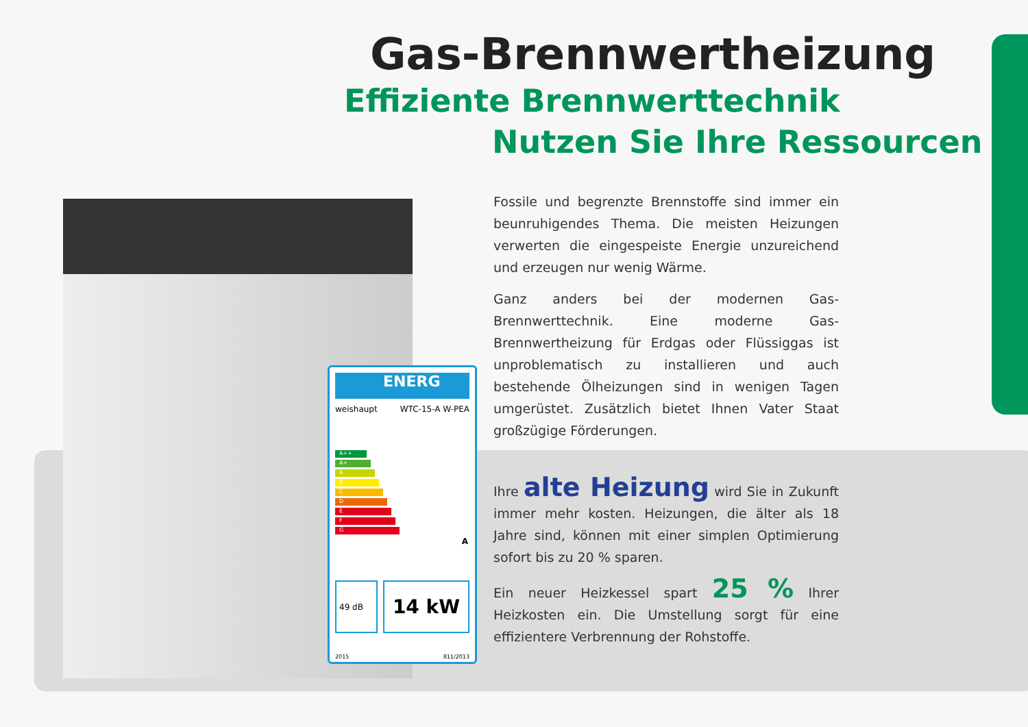ENERG
weishaupt WTC-15-A W-PEA
A++
A+
A
B
C
D
E
F
G
A
49 dB
14 kW
2015 811/2013
Gas-Brennwertheizung
Effiziente Brennwerttechnik
Nutzen Sie Ihre Ressourcen
Fossile und begrenzte Brennstoffe sind immer ein beunruhigendes Thema. Die meisten Heizungen verwerten die eingespeiste Energie unzureichend und erzeugen nur wenig Wärme.
Ganz anders bei der modernen Gas-Brennwerttechnik. Eine moderne Gas-Brennwertheizung für Erdgas oder Flüssiggas ist unproblematisch zu installieren und auch bestehende Ölheizungen sind in wenigen Tagen umgerüstet. Zusätzlich bietet Ihnen Vater Staat großzügige Förderungen.
Ihre alte Heizung wird Sie in Zukunft immer mehr kosten. Heizungen, die älter als 18 Jahre sind, können mit einer simplen Optimierung sofort bis zu 20 % sparen.
Ein neuer Heizkessel spart 25 % Ihrer Heizkosten ein. Die Umstellung sorgt für eine effizientere Verbrennung der Rohstoffe.